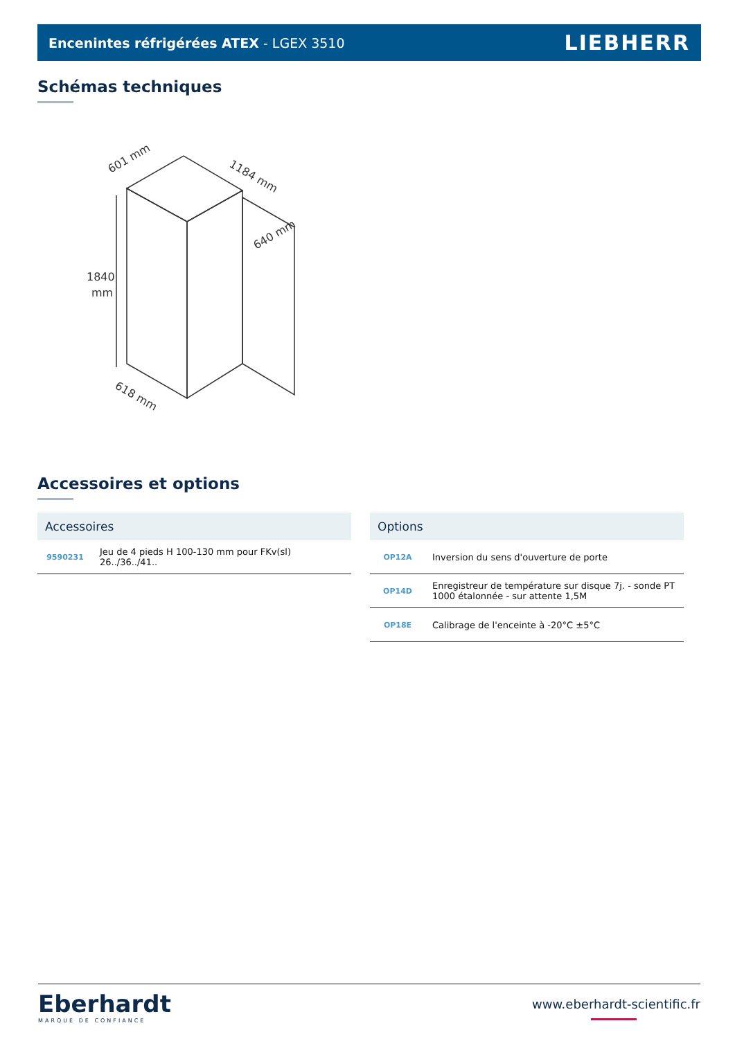Encenintes réfrigérées ATEX - LGEX 3510 LIEBHERR
Schémas techniques
1840
mm
601 mm
1184 mm
640 mm
618 mm
Accessoires et options
| Accessoires | |
| --- | --- |
| 9590231 | Jeu de 4 pieds H 100-130 mm pour FKv(sl) 26../36../41.. |
| Options | |
| --- | --- |
| OP12A | Inversion du sens d'ouverture de porte |
| OP14D | Enregistreur de température sur disque 7j. - sonde PT 1000 étalonnée - sur attente 1,5M |
| OP18E | Calibrage de l'enceinte à -20°C ±5°C |
Eberhardt
MARQUE DE CONFIANCE
www.eberhardt-scientific.fr